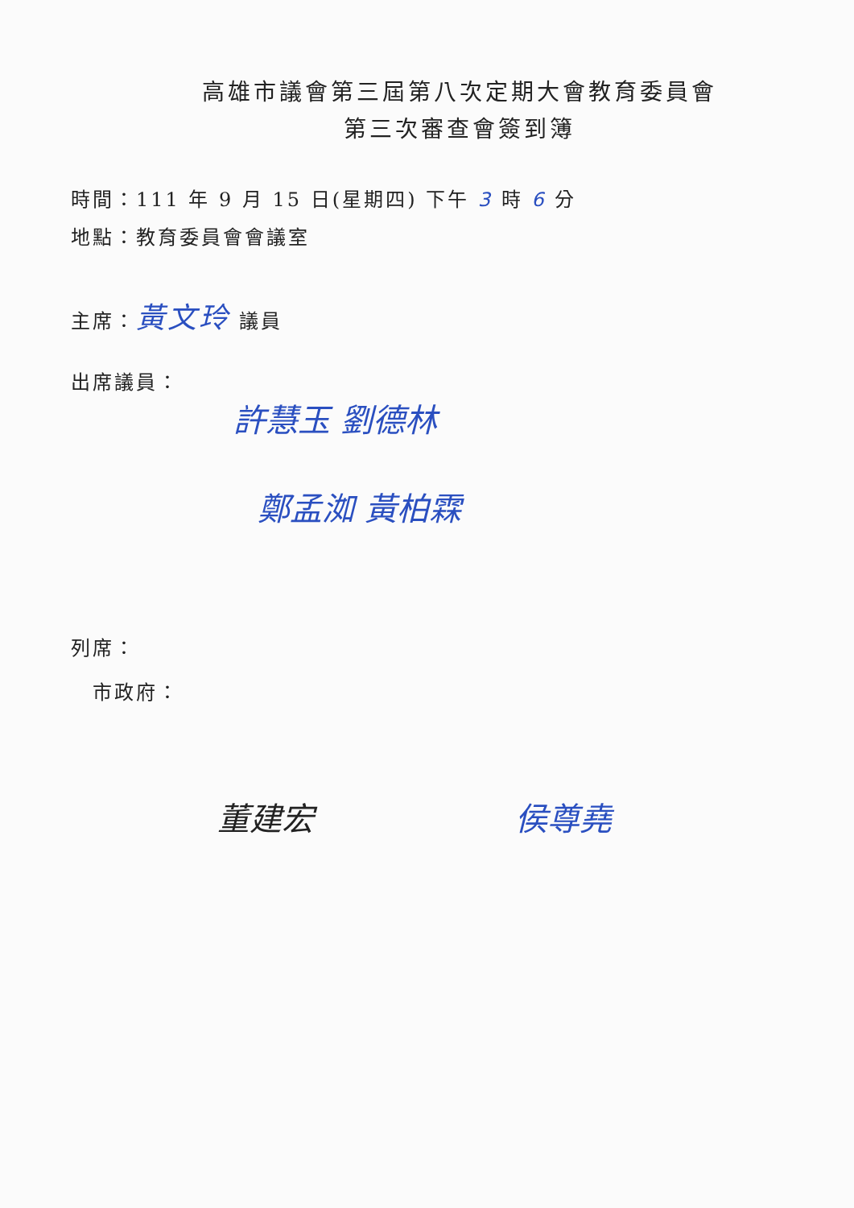高雄市議會第三屆第八次定期大會教育委員會
第三次審查會簽到簿
時間：111 年 9 月 15 日(星期四) 下午 3 時 6 分
地點：教育委員會會議室
主席：黃文玲 議員
出席議員：
許慧玉 劉德林
鄭孟洳 黃柏霖
列席：
市政府：
董建宏 侯尊堯